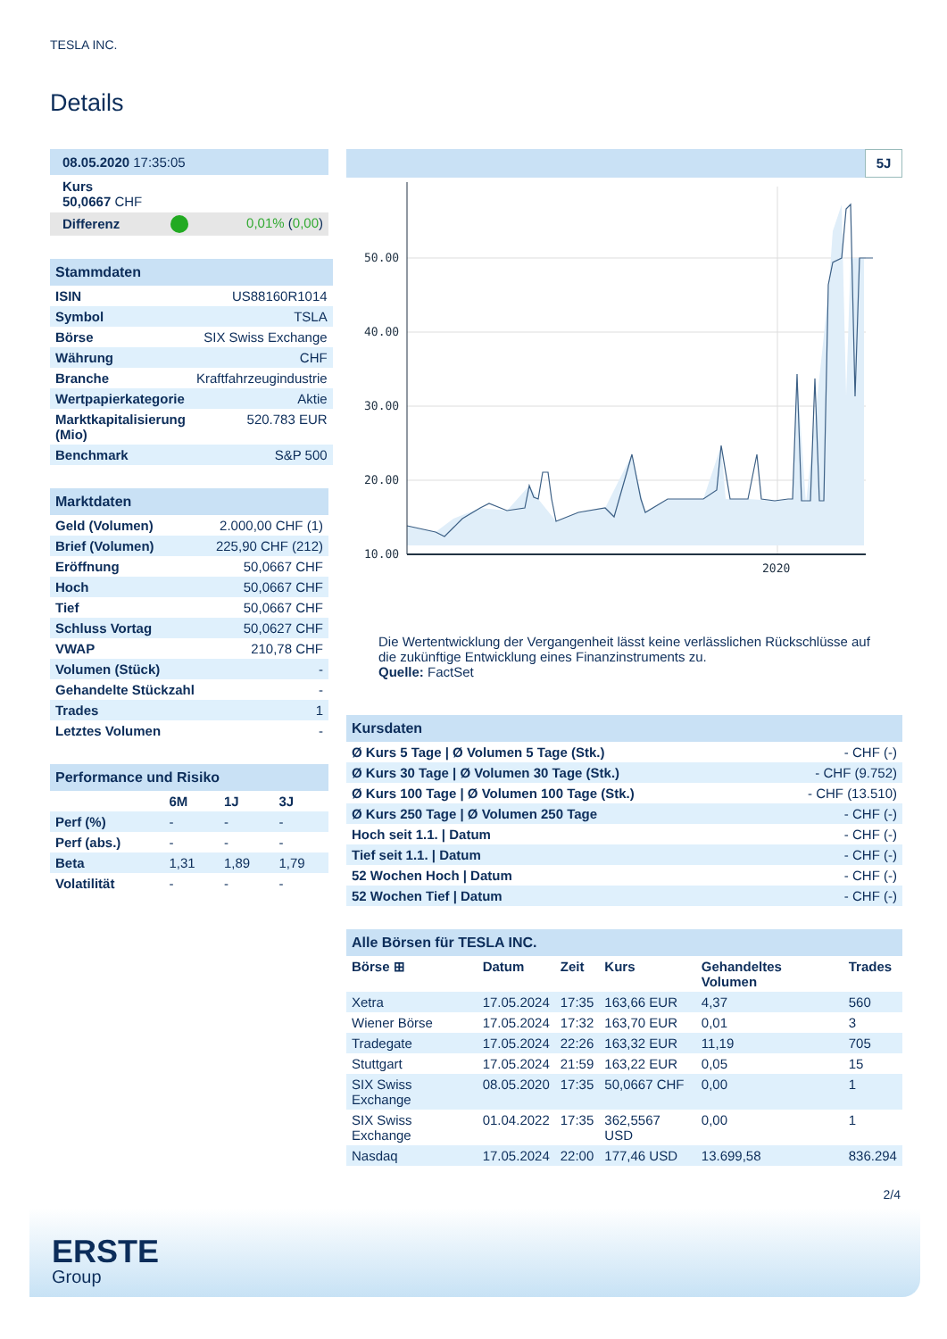TESLA INC.
Details
| 08.05.2020 17:35:05 | | |
| Kurs 50,0667 CHF | | |
| Differenz | | 0,01% ( 0,00 ) |
| Stammdaten | |
| ISIN | US88160R1014 |
| Symbol | TSLA |
| Börse | SIX Swiss Exchange |
| Währung | CHF |
| Branche | Kraftfahrzeugindustrie |
| Wertpapierkategorie | Aktie |
| Marktkapitalisierung (Mio) | 520.783 EUR |
| Benchmark | S&P 500 |
| Marktdaten | |
| Geld (Volumen) | 2.000,00 CHF (1) |
| Brief (Volumen) | 225,90 CHF (212) |
| Eröffnung | 50,0667 CHF |
| Hoch | 50,0667 CHF |
| Tief | 50,0667 CHF |
| Schluss Vortag | 50,0627 CHF |
| VWAP | 210,78 CHF |
| Volumen (Stück) | - |
| Gehandelte Stückzahl | - |
| Trades | 1 |
| Letztes Volumen | - |
| Performance und Risiko | | | |
| | 6M | 1J | 3J |
| Perf (%) | - | - | - |
| Perf (abs.) | - | - | - |
| Beta | 1,31 | 1,89 | 1,79 |
| Volatilität | - | - | - |
5J
50.00
40.00
30.00
20.00
10.00
2020
Die Wertentwicklung der Vergangenheit lässt keine verlässlichen Rückschlüsse auf die zukünftige Entwicklung eines Finanzinstruments zu.
Quelle: FactSet
| Kursdaten | |
| Ø Kurs 5 Tage / Ø Volumen 5 Tage (Stk.) | - CHF (-) |
| Ø Kurs 30 Tage / Ø Volumen 30 Tage (Stk.) | - CHF (9.752) |
| Ø Kurs 100 Tage / Ø Volumen 100 Tage (Stk.) | - CHF (13.510) |
| Ø Kurs 250 Tage / Ø Volumen 250 Tage | - CHF (-) |
| Hoch seit 1.1. / Datum | - CHF (-) |
| Tief seit 1.1. / Datum | - CHF (-) |
| 52 Wochen Hoch / Datum | - CHF (-) |
| 52 Wochen Tief / Datum | - CHF (-) |
| Alle Börsen für TESLA INC. | | | | | |
| Börse ⊞ | Datum | Zeit | Kurs | Gehandeltes Volumen | Trades |
| Xetra | 17.05.2024 | 17:35 | 163,66 EUR | 4,37 | 560 |
| Wiener Börse | 17.05.2024 | 17:32 | 163,70 EUR | 0,01 | 3 |
| Tradegate | 17.05.2024 | 22:26 | 163,32 EUR | 11,19 | 705 |
| Stuttgart | 17.05.2024 | 21:59 | 163,22 EUR | 0,05 | 15 |
| SIX Swiss Exchange | 08.05.2020 | 17:35 | 50,0667 CHF | 0,00 | 1 |
| SIX Swiss Exchange | 01.04.2022 | 17:35 | 362,5567 USD | 0,00 | 1 |
| Nasdaq | 17.05.2024 | 22:00 | 177,46 USD | 13.699,58 | 836.294 |
2/4
ERSTE
Group